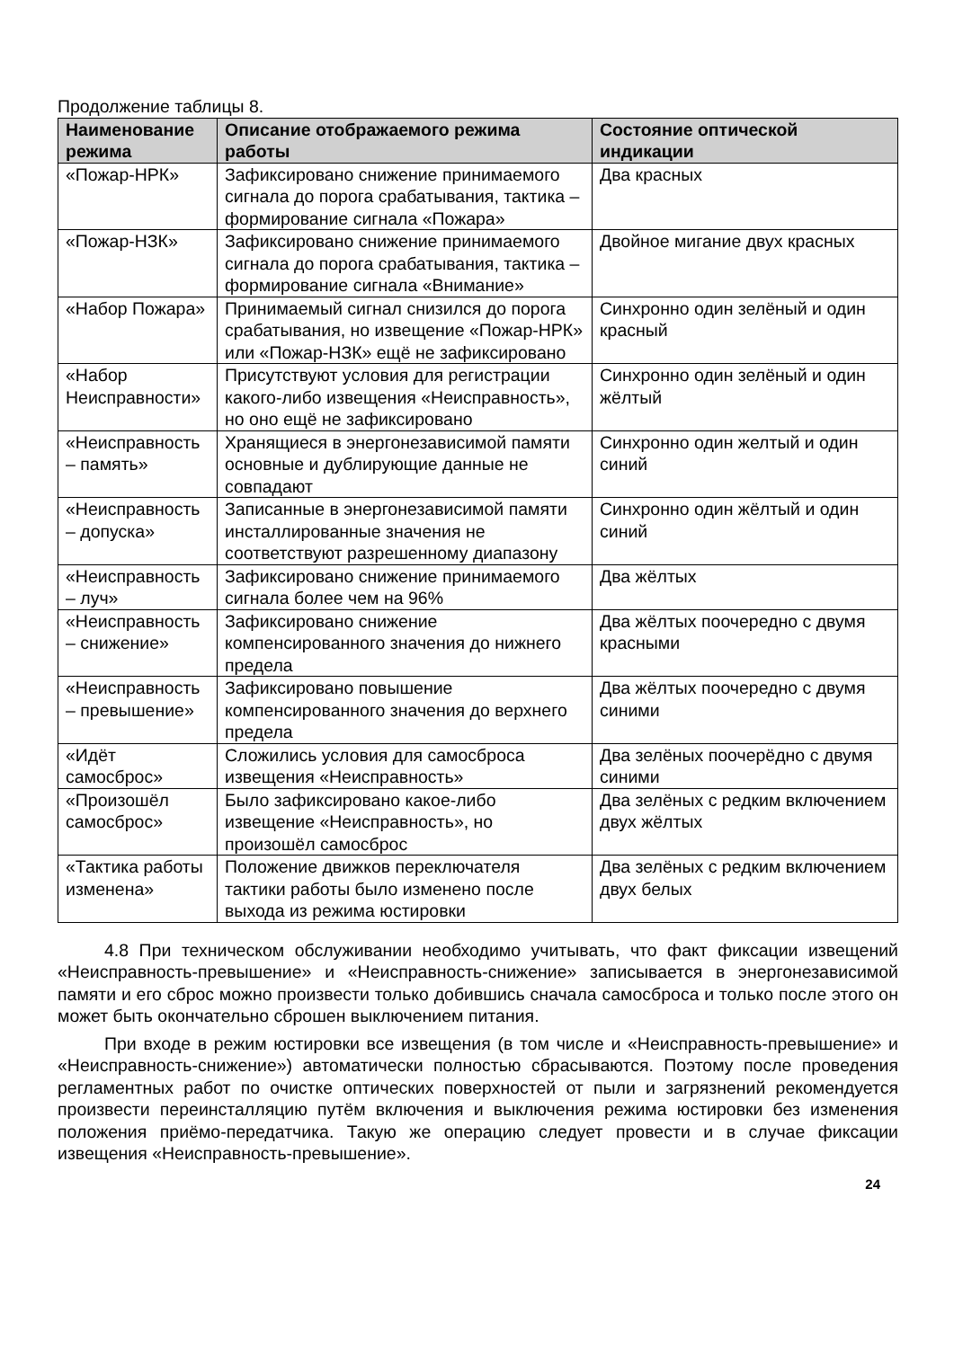Продолжение таблицы 8.
| Наименование режима | Описание отображаемого режима работы | Состояние оптической индикации |
| --- | --- | --- |
| «Пожар-НРК» | Зафиксировано снижение принимаемого сигнала до порога срабатывания, тактика – формирование сигнала «Пожара» | Два красных |
| «Пожар-НЗК» | Зафиксировано снижение принимаемого сигнала до порога срабатывания, тактика – формирование сигнала «Внимание» | Двойное мигание двух красных |
| «Набор Пожара» | Принимаемый сигнал снизился до порога срабатывания, но извещение «Пожар-НРК» или «Пожар-НЗК» ещё не зафиксировано | Синхронно один зелёный и один красный |
| «Набор Неисправности» | Присутствуют условия для регистрации какого-либо извещения «Неисправность», но оно ещё не зафиксировано | Синхронно один зелёный и один жёлтый |
| «Неисправность – память» | Хранящиеся в энергонезависимой памяти основные и дублирующие данные не совпадают | Синхронно один желтый и один синий |
| «Неисправность – допуска» | Записанные в энергонезависимой памяти инсталлированные значения не соответствуют разрешенному диапазону | Синхронно один жёлтый и один синий |
| «Неисправность – луч» | Зафиксировано снижение принимаемого сигнала более чем на 96% | Два жёлтых |
| «Неисправность – снижение» | Зафиксировано снижение компенсированного значения до нижнего предела | Два жёлтых поочередно с двумя красными |
| «Неисправность – превышение» | Зафиксировано повышение компенсированного значения до верхнего предела | Два жёлтых поочередно с двумя синими |
| «Идёт самосброс» | Сложились условия для самосброса извещения «Неисправность» | Два зелёных поочерёдно с двумя синими |
| «Произошёл самосброс» | Было зафиксировано какое-либо извещение «Неисправность», но произошёл самосброс | Два зелёных с редким включением двух жёлтых |
| «Тактика работы изменена» | Положение движков переключателя тактики работы было изменено после выхода из режима юстировки | Два зелёных с редким включением двух белых |
4.8 При техническом обслуживании необходимо учитывать, что факт фиксации извещений «Неисправность-превышение» и «Неисправность-снижение» записывается в энергонезависимой памяти и его сброс можно произвести только добившись сначала самосброса и только после этого он может быть окончательно сброшен выключением питания.
При входе в режим юстировки все извещения (в том числе и «Неисправность-превышение» и «Неисправность-снижение») автоматически полностью сбрасываются. Поэтому после проведения регламентных работ по очистке оптических поверхностей от пыли и загрязнений рекомендуется произвести переинсталляцию путём включения и выключения режима юстировки без изменения положения приёмо-передатчика. Такую же операцию следует провести и в случае фиксации извещения «Неисправность-превышение».
24